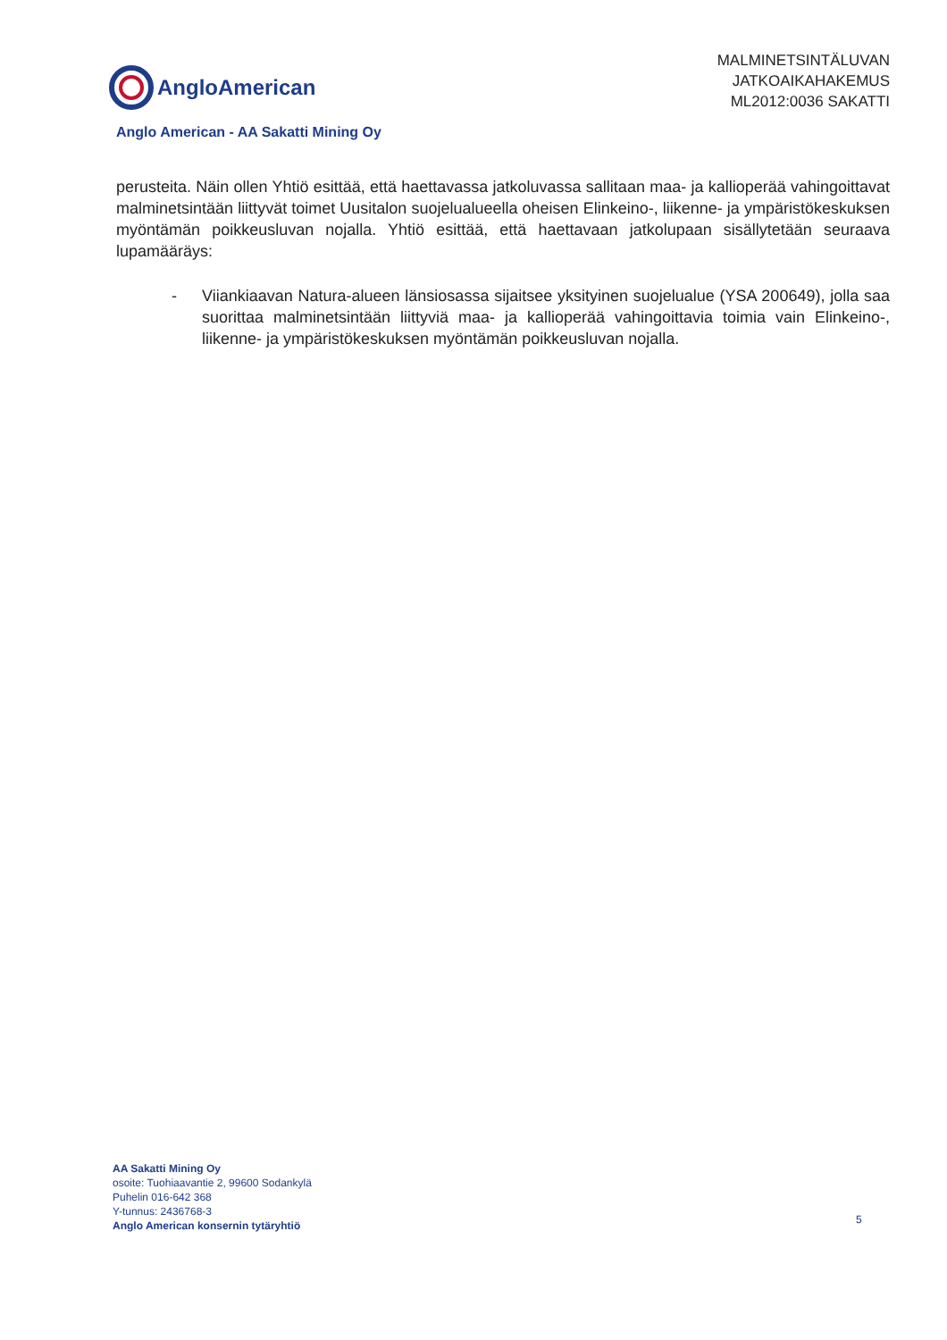AngloAmerican
MALMINETSINTÄLUVAN
JATKOAIKAHAKEMUS
ML2012:0036 SAKATTI
Anglo American - AA Sakatti Mining Oy
perusteita. Näin ollen Yhtiö esittää, että haettavassa jatkoluvassa sallitaan maa- ja kallioperää vahingoittavat malminetsintään liittyvät toimet Uusitalon suojelualueella oheisen Elinkeino-, liikenne- ja ympäristökeskuksen myöntämän poikkeusluvan nojalla. Yhtiö esittää, että haettavaan jatkolupaan sisällytetään seuraava lupamääräys:
- Viiankiaavan Natura-alueen länsiosassa sijaitsee yksityinen suojelualue (YSA 200649), jolla saa suorittaa malminetsintään liittyviä maa- ja kallioperää vahingoittavia toimia vain Elinkeino-, liikenne- ja ympäristökeskuksen myöntämän poikkeusluvan nojalla.
AA Sakatti Mining Oy
osoite: Tuohiaavantie 2, 99600 Sodankylä
Puhelin 016-642 368
Y-tunnus: 2436768-3
Anglo American konsernin tytäryhtiö
5